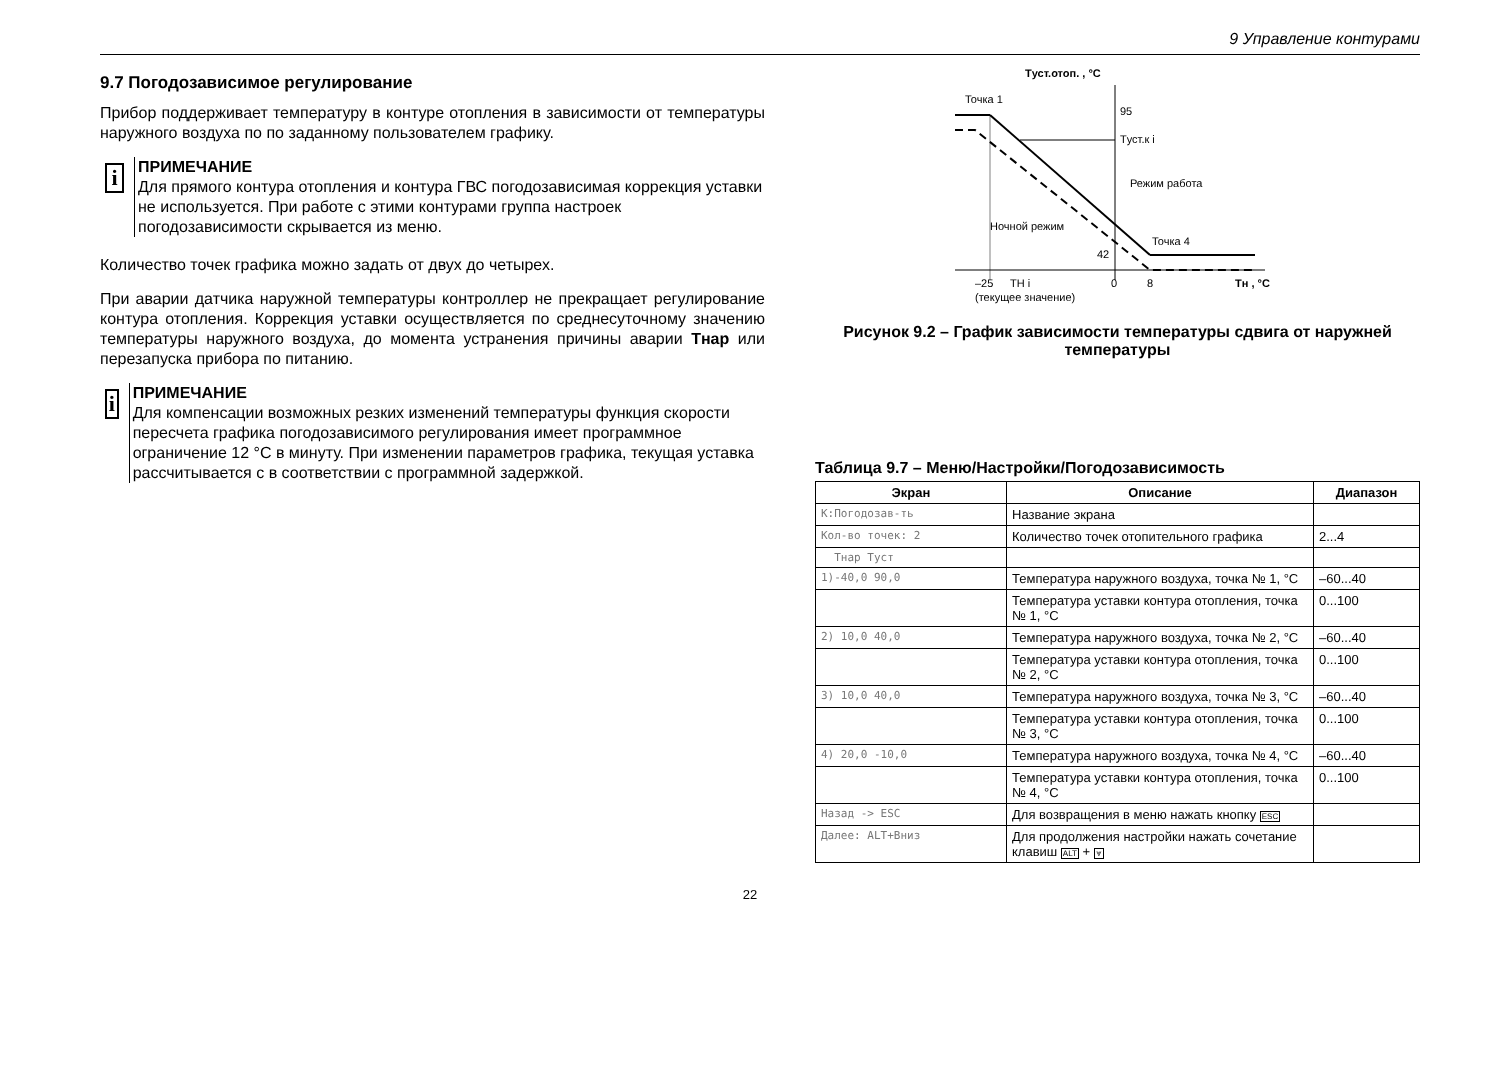9 Управление контурами
9.7 Погодозависимое регулирование
Прибор поддерживает температуру в контуре отопления в зависимости от температуры наружного воздуха по по заданному пользователем графику.
i
ПРИМЕЧАНИЕ
Для прямого контура отопления и контура ГВС погодозависимая коррекция уставки не используется. При работе с этими контурами группа настроек погодозависимости скрывается из меню.
Количество точек графика можно задать от двух до четырех.
При аварии датчика наружной температуры контроллер не прекращает регулирование контура отопления. Коррекция уставки осуществляется по среднесуточному значению температуры наружного воздуха, до момента устранения причины аварии Тнар или перезапуска прибора по питанию.
i
ПРИМЕЧАНИЕ
Для компенсации возможных резких изменений температуры функция скорости пересчета графика погодозависимого регулирования имеет программное ограничение 12 °С в минуту. При изменении параметров графика, текущая уставка рассчитывается с в соответствии с программной задержкой.
Tуст.отоп. , °C
Точка 1
95
Tуст.к i
Режим работа
Ночной режим
Точка 4
42
–25
TН i
0
8
Tн , °C
(текущее значение)
Рисунок 9.2 – График зависимости температуры сдвига от наружней температуры
Таблица 9.7 – Меню/Настройки/Погодозависимость
| Экран | Описание | Диапазон |
| --- | --- | --- |
| К:Погодозав-ть | Название экрана | |
| Кол-во точек: 2 | Количество точек отопительного графика | 2...4 |
| Тнар Туст | | |
| 1)-40,0 90,0 | Температура наружного воздуха, точка № 1, °С | –60...40 |
| | Температура уставки контура отопления, точка № 1, °С | 0...100 |
| 2) 10,0 40,0 | Температура наружного воздуха, точка № 2, °С | –60...40 |
| | Температура уставки контура отопления, точка № 2, °С | 0...100 |
| 3) 10,0 40,0 | Температура наружного воздуха, точка № 3, °С | –60...40 |
| | Температура уставки контура отопления, точка № 3, °С | 0...100 |
| 4) 20,0 -10,0 | Температура наружного воздуха, точка № 4, °С | –60...40 |
| | Температура уставки контура отопления, точка № 4, °С | 0...100 |
| Назад -> ESC | Для возвращения в меню нажать кнопку ESC | |
| Далее: ALT+Вниз | Для продолжения настройки нажать сочетание клавиш ALT + ⩔ | |
22